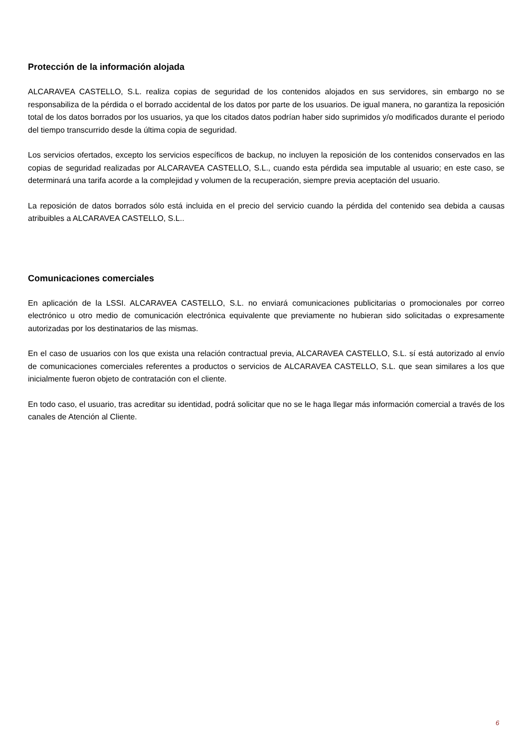Protección de la información alojada
ALCARAVEA CASTELLO, S.L. realiza copias de seguridad de los contenidos alojados en sus servidores, sin embargo no se responsabiliza de la pérdida o el borrado accidental de los datos por parte de los usuarios. De igual manera, no garantiza la reposición total de los datos borrados por los usuarios, ya que los citados datos podrían haber sido suprimidos y/o modificados durante el periodo del tiempo transcurrido desde la última copia de seguridad.
Los servicios ofertados, excepto los servicios específicos de backup, no incluyen la reposición de los contenidos conservados en las copias de seguridad realizadas por ALCARAVEA CASTELLO, S.L., cuando esta pérdida sea imputable al usuario; en este caso, se determinará una tarifa acorde a la complejidad y volumen de la recuperación, siempre previa aceptación del usuario.
La reposición de datos borrados sólo está incluida en el precio del servicio cuando la pérdida del contenido sea debida a causas atribuibles a ALCARAVEA CASTELLO, S.L..
Comunicaciones comerciales
En aplicación de la LSSI. ALCARAVEA CASTELLO, S.L. no enviará comunicaciones publicitarias o promocionales por correo electrónico u otro medio de comunicación electrónica equivalente que previamente no hubieran sido solicitadas o expresamente autorizadas por los destinatarios de las mismas.
En el caso de usuarios con los que exista una relación contractual previa, ALCARAVEA CASTELLO, S.L. sí está autorizado al envío de comunicaciones comerciales referentes a productos o servicios de ALCARAVEA CASTELLO, S.L. que sean similares a los que inicialmente fueron objeto de contratación con el cliente.
En todo caso, el usuario, tras acreditar su identidad, podrá solicitar que no se le haga llegar más información comercial a través de los canales de Atención al Cliente.
6